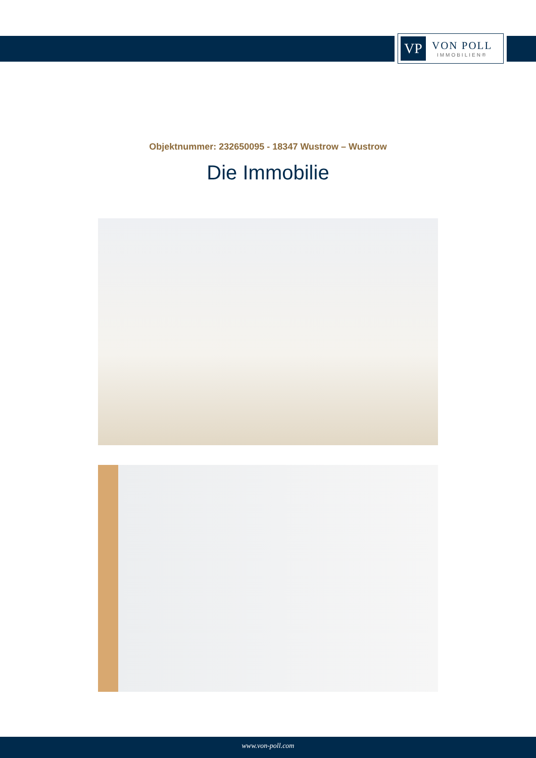VP
VON POLL
IMMOBILIEN®
Objektnummer: 232650095 - 18347 Wustrow – Wustrow
Die Immobilie
www.von-poll.com